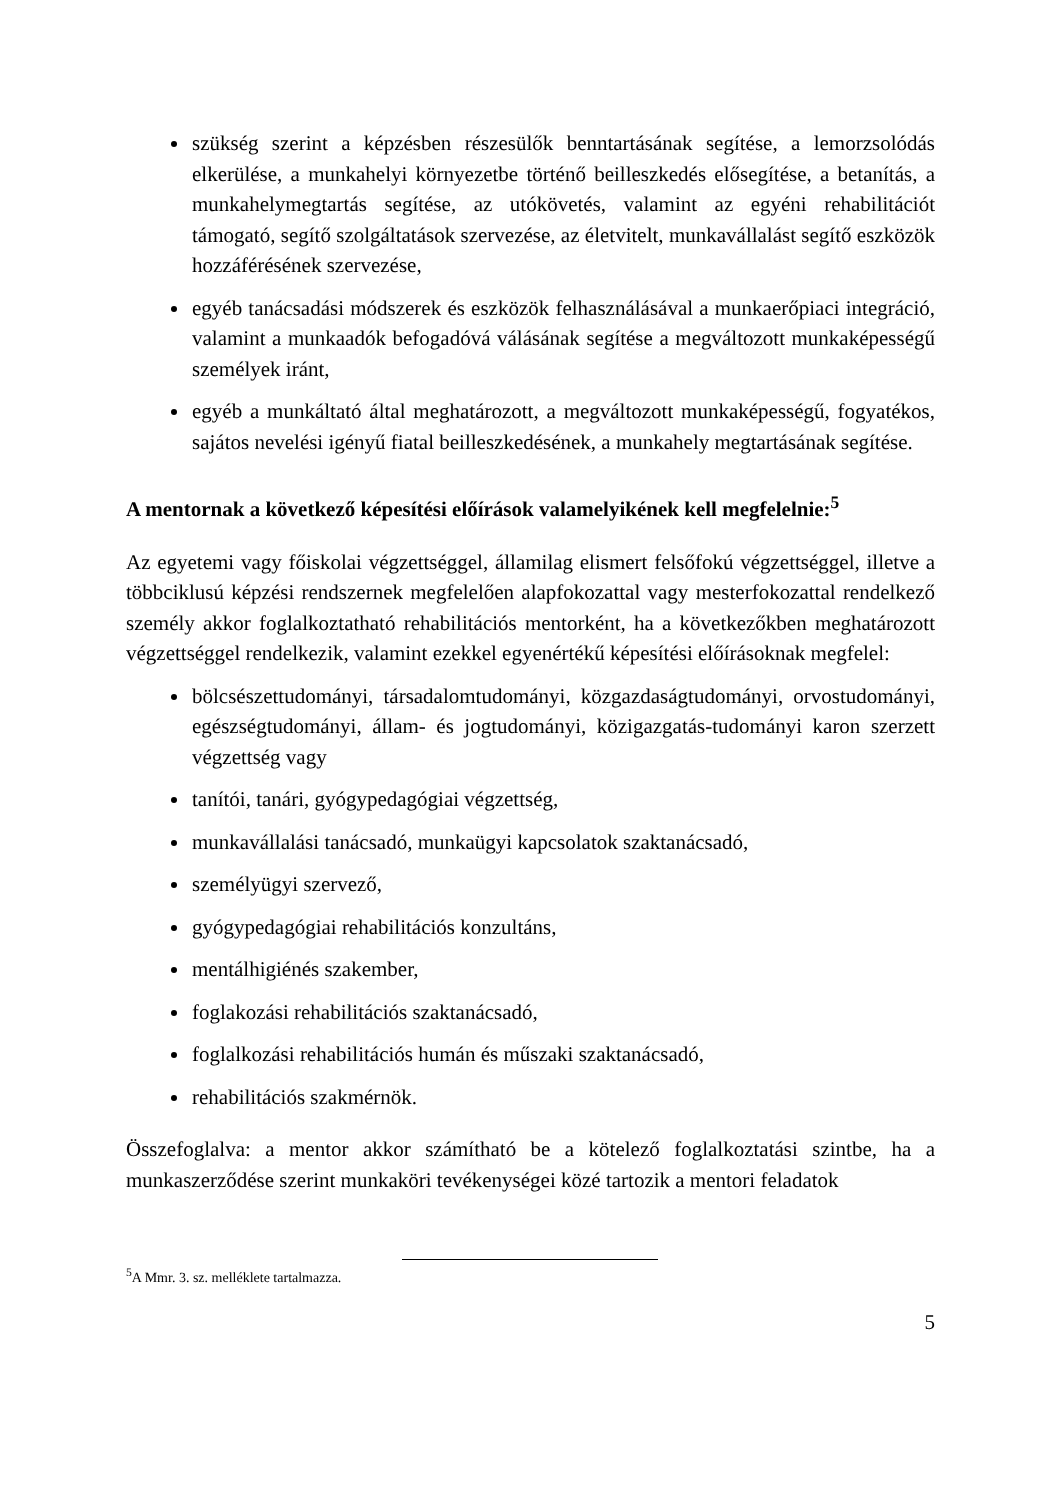szükség szerint a képzésben részesülők benntartásának segítése, a lemorzsolódás elkerülése, a munkahelyi környezetbe történő beilleszkedés elősegítése, a betanítás, a munkahelymegtartás segítése, az utókövetés, valamint az egyéni rehabilitációt támogató, segítő szolgáltatások szervezése, az életvitelt, munkavállalást segítő eszközök hozzáférésének szervezése,
egyéb tanácsadási módszerek és eszközök felhasználásával a munkaerőpiaci integráció, valamint a munkaadók befogadóvá válásának segítése a megváltozott munkaképességű személyek iránt,
egyéb a munkáltató által meghatározott, a megváltozott munkaképességű, fogyatékos, sajátos nevelési igényű fiatal beilleszkedésének, a munkahely megtartásának segítése.
A mentornak a következő képesítési előírások valamelyikének kell megfelelnie:<sup>5</sup>
Az egyetemi vagy főiskolai végzettséggel, államilag elismert felsőfokú végzettséggel, illetve a többciklusú képzési rendszernek megfelelően alapfokozattal vagy mesterfokozattal rendelkező személy akkor foglalkoztatható rehabilitációs mentorként, ha a következőkben meghatározott végzettséggel rendelkezik, valamint ezekkel egyenértékű képesítési előírásoknak megfelel:
bölcsészettudományi, társadalomtudományi, közgazdaságtudományi, orvostudományi, egészségtudományi, állam- és jogtudományi, közigazgatás-tudományi karon szerzett végzettség vagy
tanítói, tanári, gyógypedagógiai végzettség,
munkavállalási tanácsadó, munkaügyi kapcsolatok szaktanácsadó,
személyügyi szervező,
gyógypedagógiai rehabilitációs konzultáns,
mentálhigiénés szakember,
foglakozási rehabilitációs szaktanácsadó,
foglalkozási rehabilitációs humán és műszaki szaktanácsadó,
rehabilitációs szakmérnök.
Összefoglalva: a mentor akkor számítható be a kötelező foglalkoztatási szintbe, ha a munkaszerződése szerint munkaköri tevékenységei közé tartozik a mentori feladatok
<sup>5</sup> A Mmr. 3. sz. melléklete tartalmazza.
5